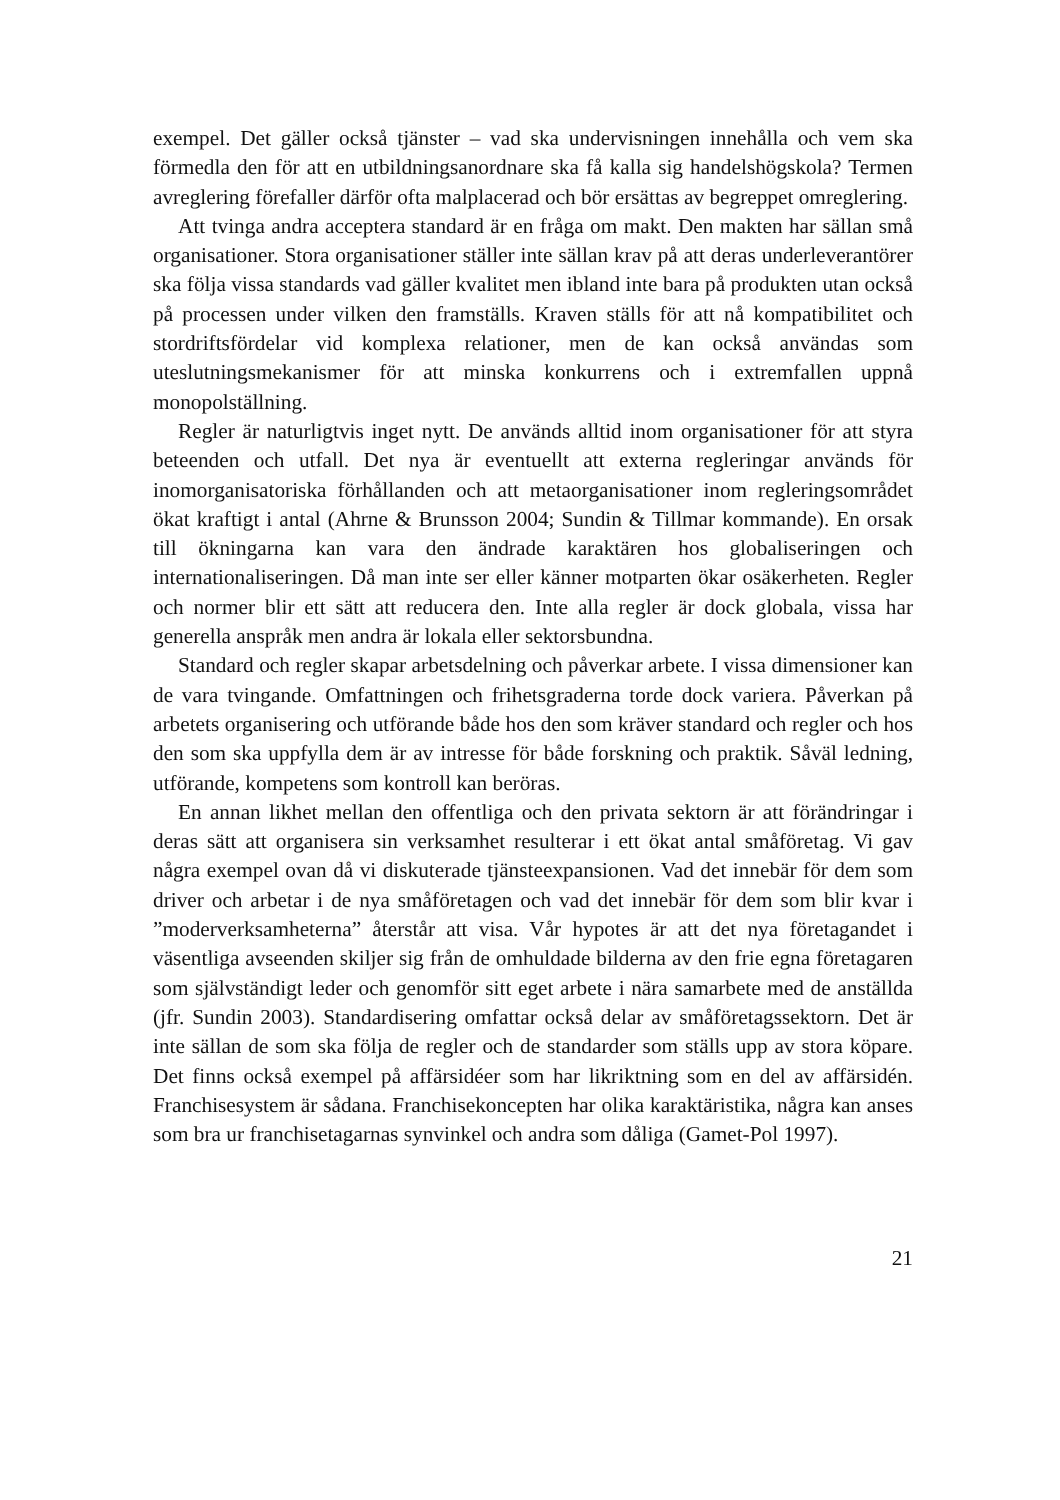exempel. Det gäller också tjänster – vad ska undervisningen innehålla och vem ska förmedla den för att en utbildningsanordnare ska få kalla sig handelshög­skola? Termen avreglering förefaller därför ofta malplacerad och bör ersättas av begreppet omreglering.
Att tvinga andra acceptera standard är en fråga om makt. Den makten har sällan små organisationer. Stora organisationer ställer inte sällan krav på att deras underleverantörer ska följa vissa standards vad gäller kvalitet men ibland inte bara på produkten utan också på processen under vilken den framställs. Kraven ställs för att nå kompatibilitet och stordriftsfördelar vid komplexa relationer, men de kan också användas som uteslutningsmekanismer för att minska konkurrens och i extremfallen uppnå monopolställning.
Regler är naturligtvis inget nytt. De används alltid inom organisationer för att styra beteenden och utfall. Det nya är eventuellt att externa regleringar används för inomorganisatoriska förhållanden och att metaorganisationer inom reglerings­området ökat kraftigt i antal (Ahrne & Brunsson 2004; Sundin & Tillmar kommande). En orsak till ökningarna kan vara den ändrade karaktären hos globa­liseringen och internationaliseringen. Då man inte ser eller känner motparten ökar osäkerheten. Regler och normer blir ett sätt att reducera den. Inte alla regler är dock globala, vissa har generella anspråk men andra är lokala eller sektors­bundna.
Standard och regler skapar arbetsdelning och påverkar arbete. I vissa dimen­sioner kan de vara tvingande. Omfattningen och frihetsgraderna torde dock variera. Påverkan på arbetets organisering och utförande både hos den som kräver standard och regler och hos den som ska uppfylla dem är av intresse för både forskning och praktik. Såväl ledning, utförande, kompetens som kontroll kan beröras.
En annan likhet mellan den offentliga och den privata sektorn är att föränd­ringar i deras sätt att organisera sin verksamhet resulterar i ett ökat antal små­företag. Vi gav några exempel ovan då vi diskuterade tjänsteexpansionen. Vad det innebär för dem som driver och arbetar i de nya småföretagen och vad det innebär för dem som blir kvar i ”moderverksamheterna” återstår att visa. Vår hypotes är att det nya företagandet i väsentliga avseenden skiljer sig från de omhuldade bilderna av den frie egna företagaren som självständigt leder och genomför sitt eget arbete i nära samarbete med de anställda (jfr. Sundin 2003). Standardisering omfattar också delar av småföretagssektorn. Det är inte sällan de som ska följa de regler och de standarder som ställs upp av stora köpare. Det finns också exempel på affärsidéer som har likriktning som en del av affärsidén. Franchisesystem är sådana. Franchisekoncepten har olika karaktäristika, några kan anses som bra ur franchisetagarnas synvinkel och andra som dåliga (Gamet-Pol 1997).
21